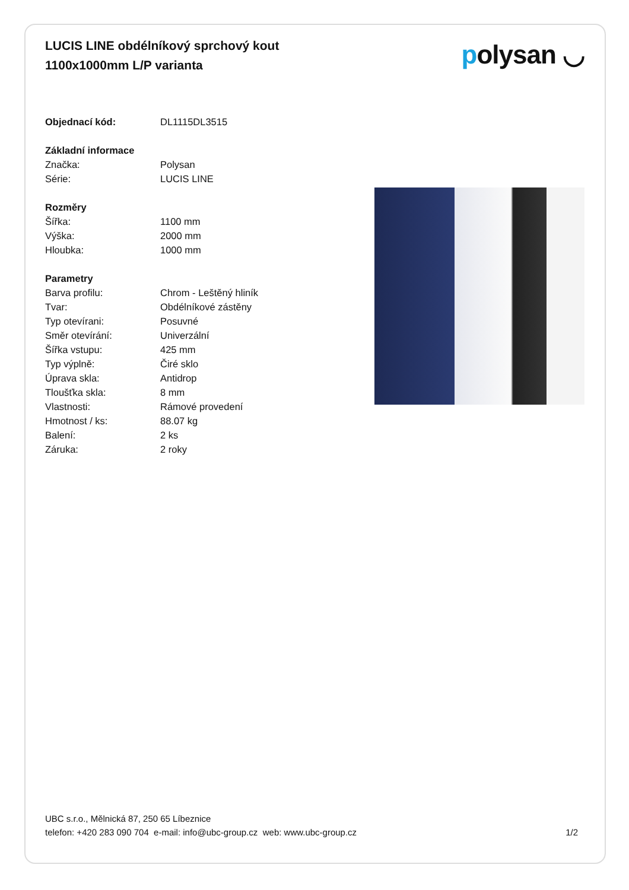LUCIS LINE obdélníkový sprchový kout
1100x1000mm L/P varianta
polysan ◡
| Objednací kód: | DL1115DL3515 |
| Základní informace | |
| Značka: | Polysan |
| Série: | LUCIS LINE |
| Rozměry | |
| Šířka: | 1100 mm |
| Výška: | 2000 mm |
| Hloubka: | 1000 mm |
| Parametry | |
| Barva profilu: | Chrom - Leštěný hliník |
| Tvar: | Obdélníkové zástěny |
| Typ otevírani: | Posuvné |
| Směr otevírání: | Univerzální |
| Šířka vstupu: | 425 mm |
| Typ výplně: | Čiré sklo |
| Úprava skla: | Antidrop |
| Tloušťka skla: | 8 mm |
| Vlastnosti: | Rámové provedení |
| Hmotnost / ks: | 88.07 kg |
| Balení: | 2 ks |
| Záruka: | 2 roky |
UBC s.r.o., Mělnická 87, 250 65 Líbeznice
telefon: +420 283 090 704 e-mail: info@ubc-group.cz web: www.ubc-group.cz
1/2